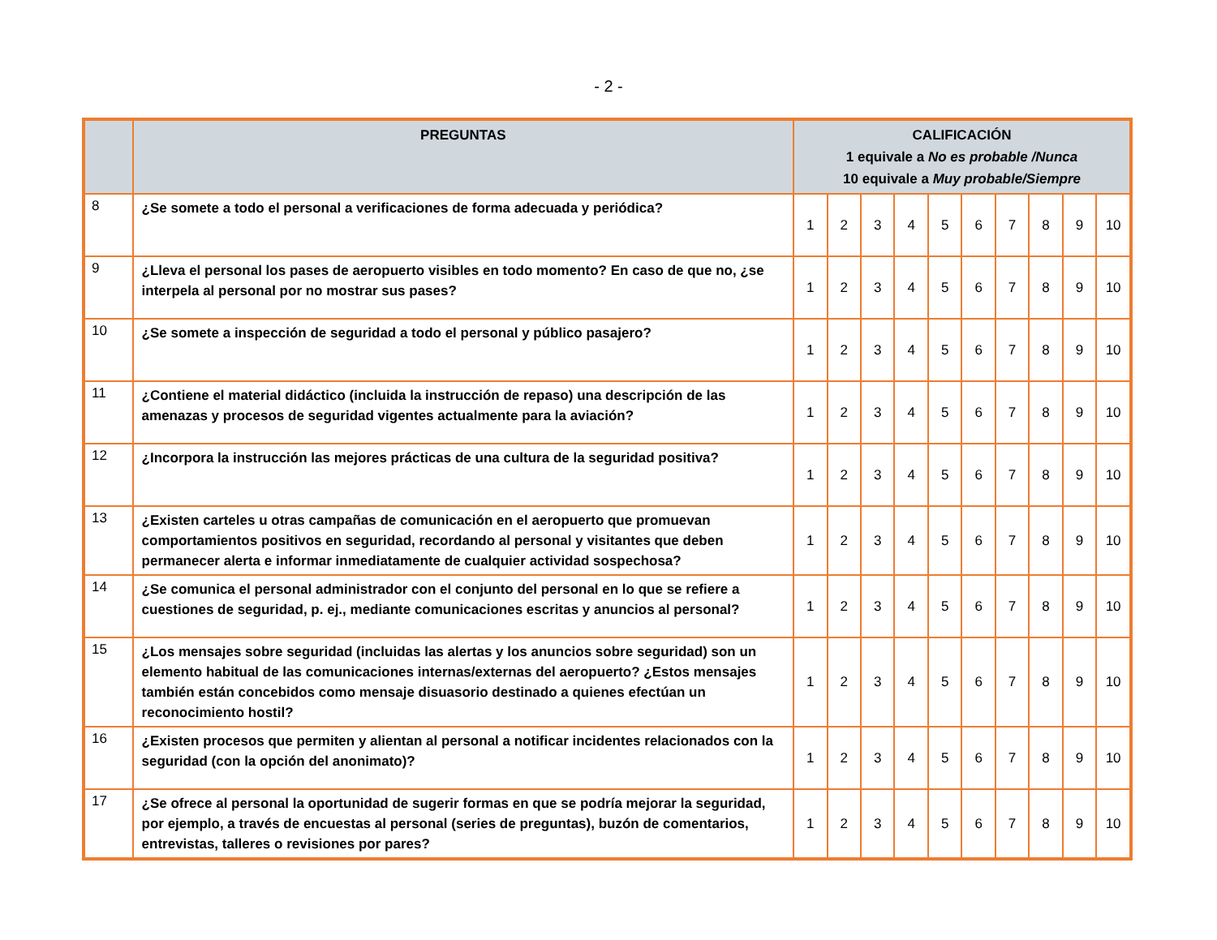- 2 -
| | PREGUNTAS | CALIFICACIÓN 1 equivale a No es probable /Nunca 10 equivale a Muy probable/Siempre | | | | | | | | | |
| --- | --- | --- | --- | --- | --- | --- | --- | --- | --- | --- | --- |
| 8 | ¿Se somete a todo el personal a verificaciones de forma adecuada y periódica? | 1 | 2 | 3 | 4 | 5 | 6 | 7 | 8 | 9 | 10 |
| 9 | ¿Lleva el personal los pases de aeropuerto visibles en todo momento? En caso de que no, ¿se interpela al personal por no mostrar sus pases? | 1 | 2 | 3 | 4 | 5 | 6 | 7 | 8 | 9 | 10 |
| 10 | ¿Se somete a inspección de seguridad a todo el personal y público pasajero? | 1 | 2 | 3 | 4 | 5 | 6 | 7 | 8 | 9 | 10 |
| 11 | ¿Contiene el material didáctico (incluida la instrucción de repaso) una descripción de las amenazas y procesos de seguridad vigentes actualmente para la aviación? | 1 | 2 | 3 | 4 | 5 | 6 | 7 | 8 | 9 | 10 |
| 12 | ¿Incorpora la instrucción las mejores prácticas de una cultura de la seguridad positiva? | 1 | 2 | 3 | 4 | 5 | 6 | 7 | 8 | 9 | 10 |
| 13 | ¿Existen carteles u otras campañas de comunicación en el aeropuerto que promuevan comportamientos positivos en seguridad, recordando al personal y visitantes que deben permanecer alerta e informar inmediatamente de cualquier actividad sospechosa? | 1 | 2 | 3 | 4 | 5 | 6 | 7 | 8 | 9 | 10 |
| 14 | ¿Se comunica el personal administrador con el conjunto del personal en lo que se refiere a cuestiones de seguridad, p. ej., mediante comunicaciones escritas y anuncios al personal? | 1 | 2 | 3 | 4 | 5 | 6 | 7 | 8 | 9 | 10 |
| 15 | ¿Los mensajes sobre seguridad (incluidas las alertas y los anuncios sobre seguridad) son un elemento habitual de las comunicaciones internas/externas del aeropuerto? ¿Estos mensajes también están concebidos como mensaje disuasorio destinado a quienes efectúan un reconocimiento hostil? | 1 | 2 | 3 | 4 | 5 | 6 | 7 | 8 | 9 | 10 |
| 16 | ¿Existen procesos que permiten y alientan al personal a notificar incidentes relacionados con la seguridad (con la opción del anonimato)? | 1 | 2 | 3 | 4 | 5 | 6 | 7 | 8 | 9 | 10 |
| 17 | ¿Se ofrece al personal la oportunidad de sugerir formas en que se podría mejorar la seguridad, por ejemplo, a través de encuestas al personal (series de preguntas), buzón de comentarios, entrevistas, talleres o revisiones por pares? | 1 | 2 | 3 | 4 | 5 | 6 | 7 | 8 | 9 | 10 |